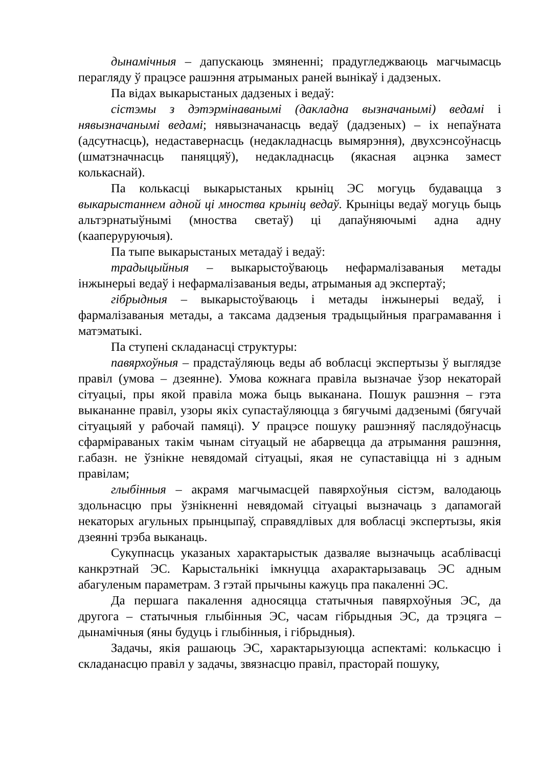дынамічныя – дапускаюць змяненні; прадугледжваюць магчымасць перагляду ў працэсе рашэння атрыманых раней вынікаў і дадзеных.
Па відах выкарыстаных дадзеных і ведаў:
сістэмы з дэтэрмінаванымі (дакладна вызначанымі) ведамі і нявызначанымі ведамі; нявызначанасць ведаў (дадзеных) – іх непаўната (адсутнасць), недаставернасць (недакладнасць вымярэння), двухсэнсоўнасць (шматзначнасць паняццяў), недакладнасць (якасная ацэнка замест колькаснай).
Па колькасці выкарыстаных крыніц ЭС могуць будавацца з выкарыстаннем адной ці мноства крыніц ведаў. Крыніцы ведаў могуць быць альтэрнатыўнымі (мноства светаў) ці дапаўняючымі адна адну (кааперуруючыя).
Па тыпе выкарыстаных метадаў і ведаў:
традыцыйныя – выкарыстоўваюць нефармалізаваныя метады інжынерыі ведаў і нефармалізаваныя веды, атрыманыя ад экспертаў;
гібрыдныя – выкарыстоўваюць і метады інжынерыі ведаў, і фармалізаваныя метады, а таксама дадзеныя традыцыйныя праграмавання і матэматыкі.
Па ступені складанасці структуры:
павярхоўныя – прадстаўляюць веды аб вобласці экспертызы ў выглядзе правіл (умова – дзеянне). Умова кожнага правіла вызначае ўзор некаторай сітуацыі, пры якой правіла можа быць выканана. Пошук рашэння – гэта выкананне правіл, узоры якіх супастаўляюцца з бягучымі дадзенымі (бягучай сітуацыяй у рабочай памяці). У працэсе пошуку рашэнняў паслядоўнасць сфарміраваных такім чынам сітуацый не абарвецца да атрымання рашэння, г.абазн. не ўзнікне невядомай сітуацыі, якая не супаставіцца ні з адным правілам;
глыбінныя – акрамя магчымасцей павярхоўныя сістэм, валодаюць здольнасцю пры ўзнікненні невядомай сітуацыі вызначаць з дапамогай некаторых агульных прынцыпаў, справядлівых для вобласці экспертызы, якія дзеянні трэба выканаць.
Сукупнасць указаных характарыстык дазваляе вызначыць асаблівасці канкрэтнай ЭС. Карыстальнікі імкнуцца ахарактарызаваць ЭС адным абагуленым параметрам. З гэтай прычыны кажуць пра пакаленні ЭС.
Да першага пакалення адносяцца статычныя павярхоўныя ЭС, да другога – статычныя глыбінныя ЭС, часам гібрыдныя ЭС, да трэцяга – дынамічныя (яны будуць і глыбінныя, і гібрыдныя).
Задачы, якія рашаюць ЭС, характарызуюцца аспектамі: колькасцю і складанасцю правіл у задачы, звязнасцю правіл, прасторай пошуку,